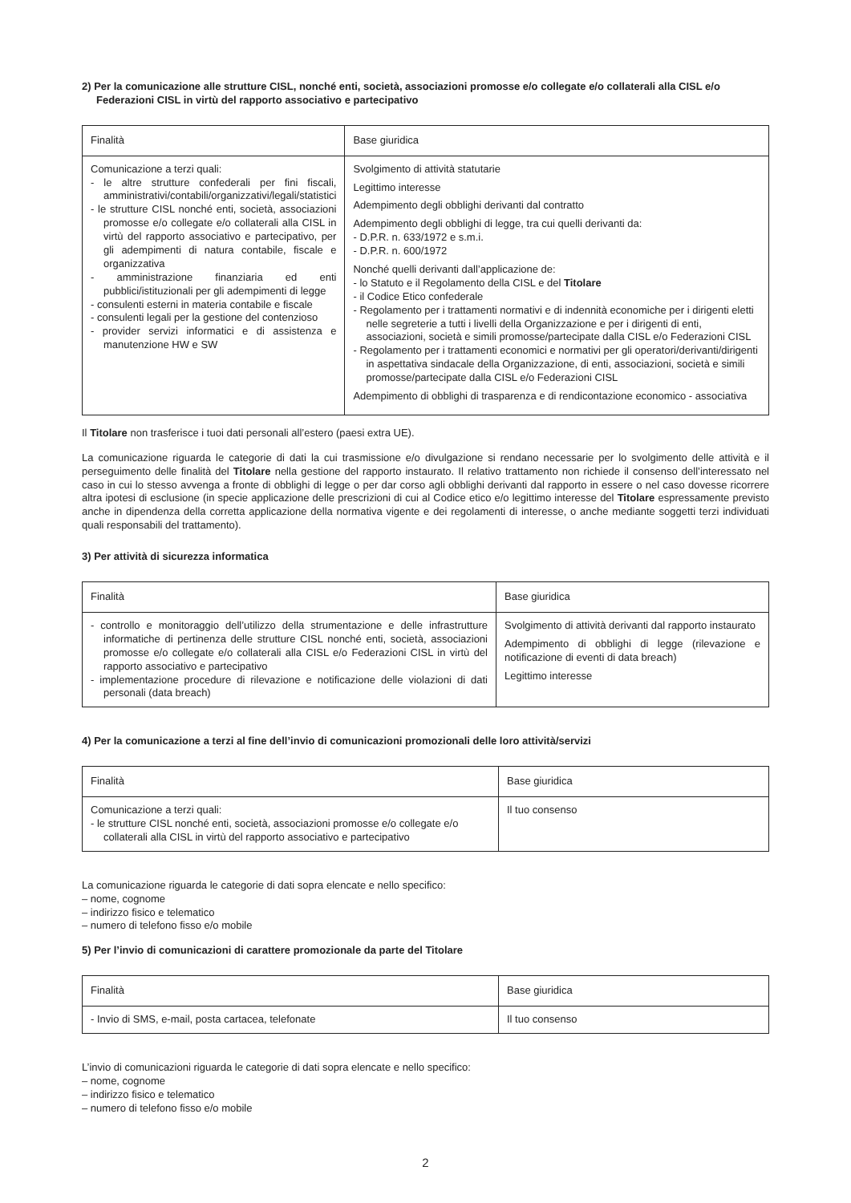2) Per la comunicazione alle strutture CISL, nonché enti, società, associazioni promosse e/o collegate e/o collaterali alla CISL e/o Federazioni CISL in virtù del rapporto associativo e partecipativo
| Finalità | Base giuridica |
| --- | --- |
| Comunicazione a terzi quali: - le altre strutture confederali per fini fiscali, amministrativi/contabili/organizzativi/legali/statistici - le strutture CISL nonché enti, società, associazioni promosse e/o collegate e/o collaterali alla CISL in virtù del rapporto associativo e partecipativo, per gli adempimenti di natura contabile, fiscale e organizzativa - amministrazione finanziaria ed enti pubblici/istituzionali per gli adempimenti di legge - consulenti esterni in materia contabile e fiscale - consulenti legali per la gestione del contenzioso - provider servizi informatici e di assistenza e manutenzione HW e SW | Svolgimento di attività statutarie Legittimo interesse Adempimento degli obblighi derivanti dal contratto Adempimento degli obblighi di legge, tra cui quelli derivanti da: - D.P.R. n. 633/1972 e s.m.i. - D.P.R. n. 600/1972 Nonché quelli derivanti dall’applicazione de: - lo Statuto e il Regolamento della CISL e del Titolare - il Codice Etico confederale - Regolamento per i trattamenti normativi e di indennità economiche per i dirigenti eletti nelle segreterie a tutti i livelli della Organizzazione e per i dirigenti di enti, associazioni, società e simili promosse/partecipate dalla CISL e/o Federazioni CISL - Regolamento per i trattamenti economici e normativi per gli operatori/derivanti/dirigenti in aspettativa sindacale della Organizzazione, di enti, associazioni, società e simili promosse/partecipate dalla CISL e/o Federazioni CISL Adempimento di obblighi di trasparenza e di rendicontazione economico - associativa |
Il Titolare non trasferisce i tuoi dati personali all’estero (paesi extra UE).
La comunicazione riguarda le categorie di dati la cui trasmissione e/o divulgazione si rendano necessarie per lo svolgimento delle attività e il perseguimento delle finalità del Titolare nella gestione del rapporto instaurato. Il relativo trattamento non richiede il consenso dell’interessato nel caso in cui lo stesso avvenga a fronte di obblighi di legge o per dar corso agli obblighi derivanti dal rapporto in essere o nel caso dovesse ricorrere altra ipotesi di esclusione (in specie applicazione delle prescrizioni di cui al Codice etico e/o legittimo interesse del Titolare espressamente previsto anche in dipendenza della corretta applicazione della normativa vigente e dei regolamenti di interesse, o anche mediante soggetti terzi individuati quali responsabili del trattamento).
3) Per attività di sicurezza informatica
| Finalità | Base giuridica |
| --- | --- |
| - controllo e monitoraggio dell’utilizzo della strumentazione e delle infrastrutture informatiche di pertinenza delle strutture CISL nonché enti, società, associazioni promosse e/o collegate e/o collaterali alla CISL e/o Federazioni CISL in virtù del rapporto associativo e partecipativo - implementazione procedure di rilevazione e notificazione delle violazioni di dati personali (data breach) | Svolgimento di attività derivanti dal rapporto instaurato Adempimento di obblighi di legge (rilevazione e notificazione di eventi di data breach) Legittimo interesse |
4) Per la comunicazione a terzi al fine dell’invio di comunicazioni promozionali delle loro attività/servizi
| Finalità | Base giuridica |
| --- | --- |
| Comunicazione a terzi quali: - le strutture CISL nonché enti, società, associazioni promosse e/o collegate e/o collaterali alla CISL in virtù del rapporto associativo e partecipativo | Il tuo consenso |
La comunicazione riguarda le categorie di dati sopra elencate e nello specifico:
– nome, cognome
– indirizzo fisico e telematico
– numero di telefono fisso e/o mobile
5) Per l’invio di comunicazioni di carattere promozionale da parte del Titolare
| Finalità | Base giuridica |
| --- | --- |
| - Invio di SMS, e-mail, posta cartacea, telefonate | Il tuo consenso |
L’invio di comunicazioni riguarda le categorie di dati sopra elencate e nello specifico:
– nome, cognome
– indirizzo fisico e telematico
– numero di telefono fisso e/o mobile
2